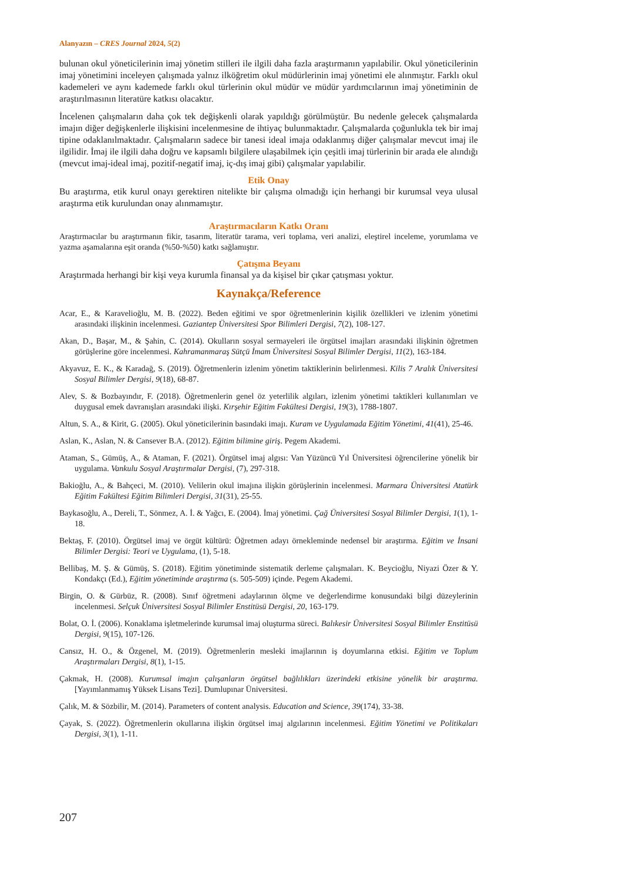Alanyazın – CRES Journal 2024, 5(2)
bulunan okul yöneticilerinin imaj yönetim stilleri ile ilgili daha fazla araştırmanın yapılabilir. Okul yöneticilerinin imaj yönetimini inceleyen çalışmada yalnız ilköğretim okul müdürlerinin imaj yönetimi ele alınmıştır. Farklı okul kademeleri ve aynı kademede farklı okul türlerinin okul müdür ve müdür yardımcılarının imaj yönetiminin de araştırılmasının literatüre katkısı olacaktır.
İncelenen çalışmaların daha çok tek değişkenli olarak yapıldığı görülmüştür. Bu nedenle gelecek çalışmalarda imajın diğer değişkenlerle ilişkisini incelenmesine de ihtiyaç bulunmaktadır. Çalışmalarda çoğunlukla tek bir imaj tipine odaklanılmaktadır. Çalışmaların sadece bir tanesi ideal imaja odaklanmış diğer çalışmalar mevcut imaj ile ilgilidir. İmaj ile ilgili daha doğru ve kapsamlı bilgilere ulaşabilmek için çeşitli imaj türlerinin bir arada ele alındığı (mevcut imaj-ideal imaj, pozitif-negatif imaj, iç-dış imaj gibi) çalışmalar yapılabilir.
Etik Onay
Bu araştırma, etik kurul onayı gerektiren nitelikte bir çalışma olmadığı için herhangi bir kurumsal veya ulusal araştırma etik kurulundan onay alınmamıştır.
Araştırmacıların Katkı Oranı
Araştırmacılar bu araştırmanın fikir, tasarım, literatür tarama, veri toplama, veri analizi, eleştirel inceleme, yorumlama ve yazma aşamalarına eşit oranda (%50-%50) katkı sağlamıştır.
Çatışma Beyanı
Araştırmada herhangi bir kişi veya kurumla finansal ya da kişisel bir çıkar çatışması yoktur.
Kaynakça/Reference
Acar, E., & Karavelioğlu, M. B. (2022). Beden eğitimi ve spor öğretmenlerinin kişilik özellikleri ve izlenim yönetimi arasındaki ilişkinin incelenmesi. Gaziantep Üniversitesi Spor Bilimleri Dergisi, 7(2), 108-127.
Akan, D., Başar, M., & Şahin, C. (2014). Okulların sosyal sermayeleri ile örgütsel imajları arasındaki ilişkinin öğretmen görüşlerine göre incelenmesi. Kahramanmaraş Sütçü İmam Üniversitesi Sosyal Bilimler Dergisi, 11(2), 163-184.
Akyavuz, E. K., & Karadağ, S. (2019). Öğretmenlerin izlenim yönetim taktiklerinin belirlenmesi. Kilis 7 Aralık Üniversitesi Sosyal Bilimler Dergisi, 9(18), 68-87.
Alev, S. & Bozbayındır, F. (2018). Öğretmenlerin genel öz yeterlilik algıları, izlenim yönetimi taktikleri kullanımları ve duygusal emek davranışları arasındaki ilişki. Kırşehir Eğitim Fakültesi Dergisi, 19(3), 1788-1807.
Altun, S. A., & Kirit, G. (2005). Okul yöneticilerinin basındaki imajı. Kuram ve Uygulamada Eğitim Yönetimi, 41(41), 25-46.
Aslan, K., Aslan, N. & Cansever B.A. (2012). Eğitim bilimine giriş. Pegem Akademi.
Ataman, S., Gümüş, A., & Ataman, F. (2021). Örgütsel imaj algısı: Van Yüzüncü Yıl Üniversitesi öğrencilerine yönelik bir uygulama. Vankulu Sosyal Araştırmalar Dergisi, (7), 297-318.
Bakioğlu, A., & Bahçeci, M. (2010). Velilerin okul imajına ilişkin görüşlerinin incelenmesi. Marmara Üniversitesi Atatürk Eğitim Fakültesi Eğitim Bilimleri Dergisi, 31(31), 25-55.
Baykasoğlu, A., Dereli, T., Sönmez, A. İ. & Yağcı, E. (2004). İmaj yönetimi. Çağ Üniversitesi Sosyal Bilimler Dergisi, 1(1), 1-18.
Bektaş, F. (2010). Örgütsel imaj ve örgüt kültürü: Öğretmen adayı örnekleminde nedensel bir araştırma. Eğitim ve İnsani Bilimler Dergisi: Teori ve Uygulama, (1), 5-18.
Bellibaş, M. Ş. & Gümüş, S. (2018). Eğitim yönetiminde sistematik derleme çalışmaları. K. Beycioğlu, Niyazi Özer & Y. Kondakçı (Ed.), Eğitim yönetiminde araştırma (s. 505-509) içinde. Pegem Akademi.
Birgin, O. & Gürbüz, R. (2008). Sınıf öğretmeni adaylarının ölçme ve değerlendirme konusundaki bilgi düzeylerinin incelenmesi. Selçuk Üniversitesi Sosyal Bilimler Enstitüsü Dergisi, 20, 163-179.
Bolat, O. İ. (2006). Konaklama işletmelerinde kurumsal imaj oluşturma süreci. Balıkesir Üniversitesi Sosyal Bilimler Enstitüsü Dergisi, 9(15), 107-126.
Cansız, H. O., & Özgenel, M. (2019). Öğretmenlerin mesleki imajlarının iş doyumlarına etkisi. Eğitim ve Toplum Araştırmaları Dergisi, 8(1), 1-15.
Çakmak, H. (2008). Kurumsal imajın çalışanların örgütsel bağlılıkları üzerindeki etkisine yönelik bir araştırma. [Yayımlanmamış Yüksek Lisans Tezi]. Dumlupınar Üniversitesi.
Çalık, M. & Sözbilir, M. (2014). Parameters of content analysis. Education and Science, 39(174), 33-38.
Çayak, S. (2022). Öğretmenlerin okullarına ilişkin örgütsel imaj algılarının incelenmesi. Eğitim Yönetimi ve Politikaları Dergisi, 3(1), 1-11.
207